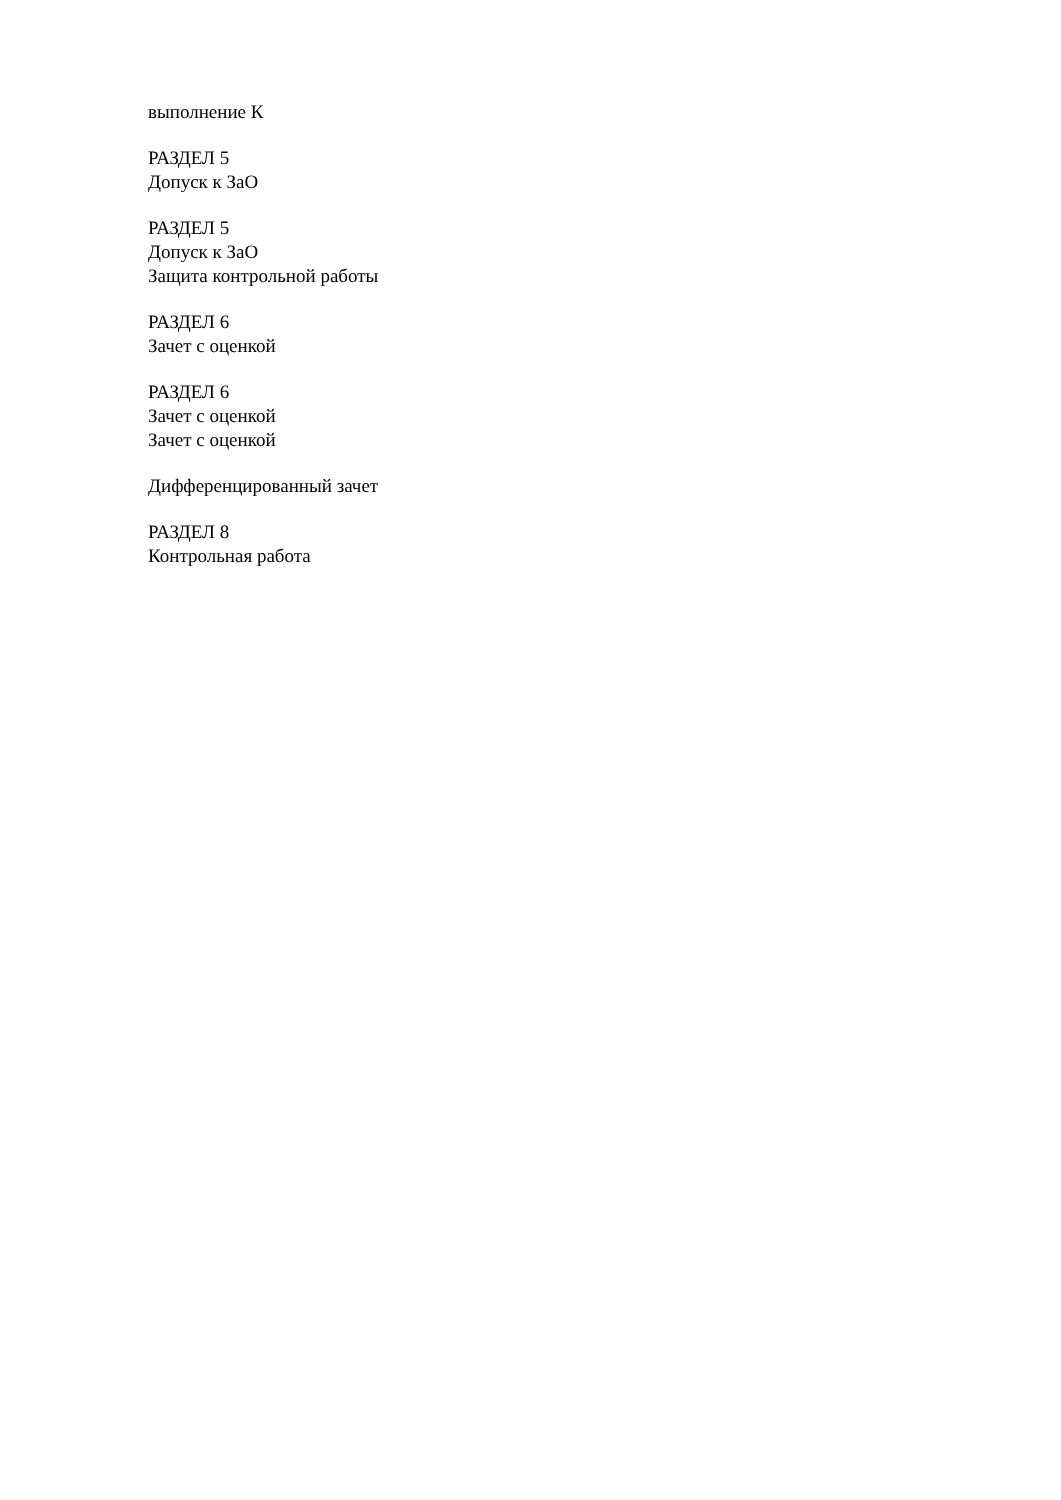выполнение К
РАЗДЕЛ 5
Допуск к ЗаО
РАЗДЕЛ 5
Допуск к ЗаО
Защита контрольной работы
РАЗДЕЛ 6
Зачет с оценкой
РАЗДЕЛ 6
Зачет с оценкой
Зачет с оценкой
Дифференцированный зачет
РАЗДЕЛ 8
Контрольная работа